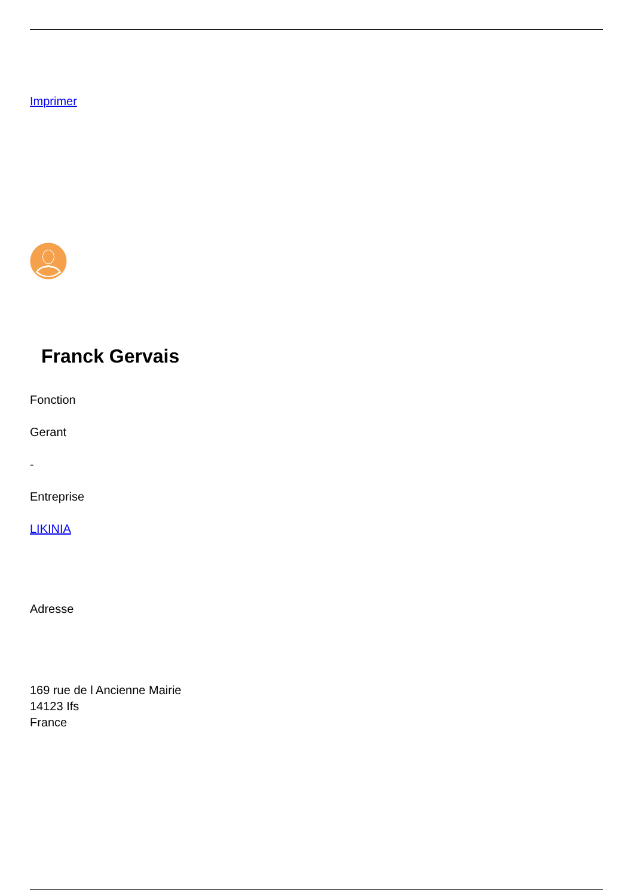Imprimer
Franck Gervais
Fonction
Gerant
-
Entreprise
LIKINIA
Adresse
169 rue de l Ancienne Mairie
14123 Ifs
France